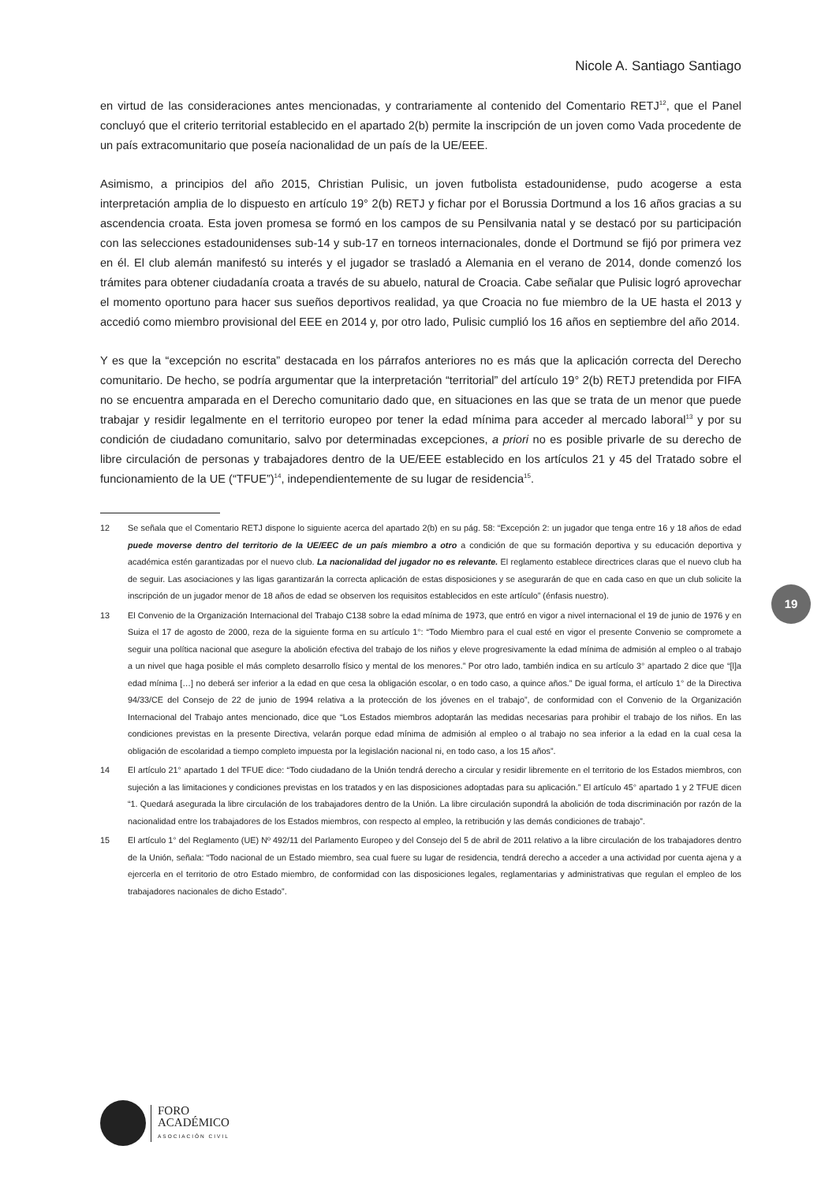Nicole A. Santiago Santiago
19
en virtud de las consideraciones antes mencionadas, y contrariamente al contenido del Comentario RETJ<sup>12</sup>, que el Panel concluyó que el criterio territorial establecido en el apartado 2(b) permite la inscripción de un joven como Vada procedente de un país extracomunitario que poseía nacionalidad de un país de la UE/EEE.
Asimismo, a principios del año 2015, Christian Pulisic, un joven futbolista estadounidense, pudo acogerse a esta interpretación amplia de lo dispuesto en artículo 19° 2(b) RETJ y fichar por el Borussia Dortmund a los 16 años gracias a su ascendencia croata. Esta joven promesa se formó en los campos de su Pensilvania natal y se destacó por su participación con las selecciones estadounidenses sub-14 y sub-17 en torneos internacionales, donde el Dortmund se fijó por primera vez en él. El club alemán manifestó su interés y el jugador se trasladó a Alemania en el verano de 2014, donde comenzó los trámites para obtener ciudadanía croata a través de su abuelo, natural de Croacia. Cabe señalar que Pulisic logró aprovechar el momento oportuno para hacer sus sueños deportivos realidad, ya que Croacia no fue miembro de la UE hasta el 2013 y accedió como miembro provisional del EEE en 2014 y, por otro lado, Pulisic cumplió los 16 años en septiembre del año 2014.
Y es que la “excepción no escrita” destacada en los párrafos anteriores no es más que la aplicación correcta del Derecho comunitario. De hecho, se podría argumentar que la interpretación “territorial” del artículo 19° 2(b) RETJ pretendida por FIFA no se encuentra amparada en el Derecho comunitario dado que, en situaciones en las que se trata de un menor que puede trabajar y residir legalmente en el territorio europeo por tener la edad mínima para acceder al mercado laboral<sup>13</sup> y por su condición de ciudadano comunitario, salvo por determinadas excepciones, a priori no es posible privarle de su derecho de libre circulación de personas y trabajadores dentro de la UE/EEE establecido en los artículos 21 y 45 del Tratado sobre el funcionamiento de la UE (“TFUE”)<sup>14</sup>, independientemente de su lugar de residencia<sup>15</sup>.
12 Se señala que el Comentario RETJ dispone lo siguiente acerca del apartado 2(b) en su pág. 58: “Excepción 2: un jugador que tenga entre 16 y 18 años de edad puede moverse dentro del territorio de la UE/EEC de un país miembro a otro a condición de que su formación deportiva y su educación deportiva y académica estén garantizadas por el nuevo club. La nacionalidad del jugador no es relevante. El reglamento establece directrices claras que el nuevo club ha de seguir. Las asociaciones y las ligas garantizarán la correcta aplicación de estas disposiciones y se asegurarán de que en cada caso en que un club solicite la inscripción de un jugador menor de 18 años de edad se observen los requisitos establecidos en este artículo” (énfasis nuestro).
13 El Convenio de la Organización Internacional del Trabajo C138 sobre la edad mínima de 1973, que entró en vigor a nivel internacional el 19 de junio de 1976 y en Suiza el 17 de agosto de 2000, reza de la siguiente forma en su artículo 1°: “Todo Miembro para el cual esté en vigor el presente Convenio se compromete a seguir una política nacional que asegure la abolición efectiva del trabajo de los niños y eleve progresivamente la edad mínima de admisión al empleo o al trabajo a un nivel que haga posible el más completo desarrollo físico y mental de los menores.” Por otro lado, también indica en su artículo 3° apartado 2 dice que “[l]a edad mínima […] no deberá ser inferior a la edad en que cesa la obligación escolar, o en todo caso, a quince años.” De igual forma, el artículo 1° de la Directiva 94/33/CE del Consejo de 22 de junio de 1994 relativa a la protección de los jóvenes en el trabajo”, de conformidad con el Convenio de la Organización Internacional del Trabajo antes mencionado, dice que “Los Estados miembros adoptarán las medidas necesarias para prohibir el trabajo de los niños. En las condiciones previstas en la presente Directiva, velarán porque edad mínima de admisión al empleo o al trabajo no sea inferior a la edad en la cual cesa la obligación de escolaridad a tiempo completo impuesta por la legislación nacional ni, en todo caso, a los 15 años”.
14 El artículo 21° apartado 1 del TFUE dice: “Todo ciudadano de la Unión tendrá derecho a circular y residir libremente en el territorio de los Estados miembros, con sujeción a las limitaciones y condiciones previstas en los tratados y en las disposiciones adoptadas para su aplicación.” El artículo 45° apartado 1 y 2 TFUE dicen “1. Quedará asegurada la libre circulación de los trabajadores dentro de la Unión. La libre circulación supondrá la abolición de toda discriminación por razón de la nacionalidad entre los trabajadores de los Estados miembros, con respecto al empleo, la retribución y las demás condiciones de trabajo”.
15 El artículo 1° del Reglamento (UE) Nº 492/11 del Parlamento Europeo y del Consejo del 5 de abril de 2011 relativo a la libre circulación de los trabajadores dentro de la Unión, señala: “Todo nacional de un Estado miembro, sea cual fuere su lugar de residencia, tendrá derecho a acceder a una actividad por cuenta ajena y a ejercerla en el territorio de otro Estado miembro, de conformidad con las disposiciones legales, reglamentarias y administrativas que regulan el empleo de los trabajadores nacionales de dicho Estado”.
FORO
ACADÉMICO
ASOCIACIÓN CIVIL